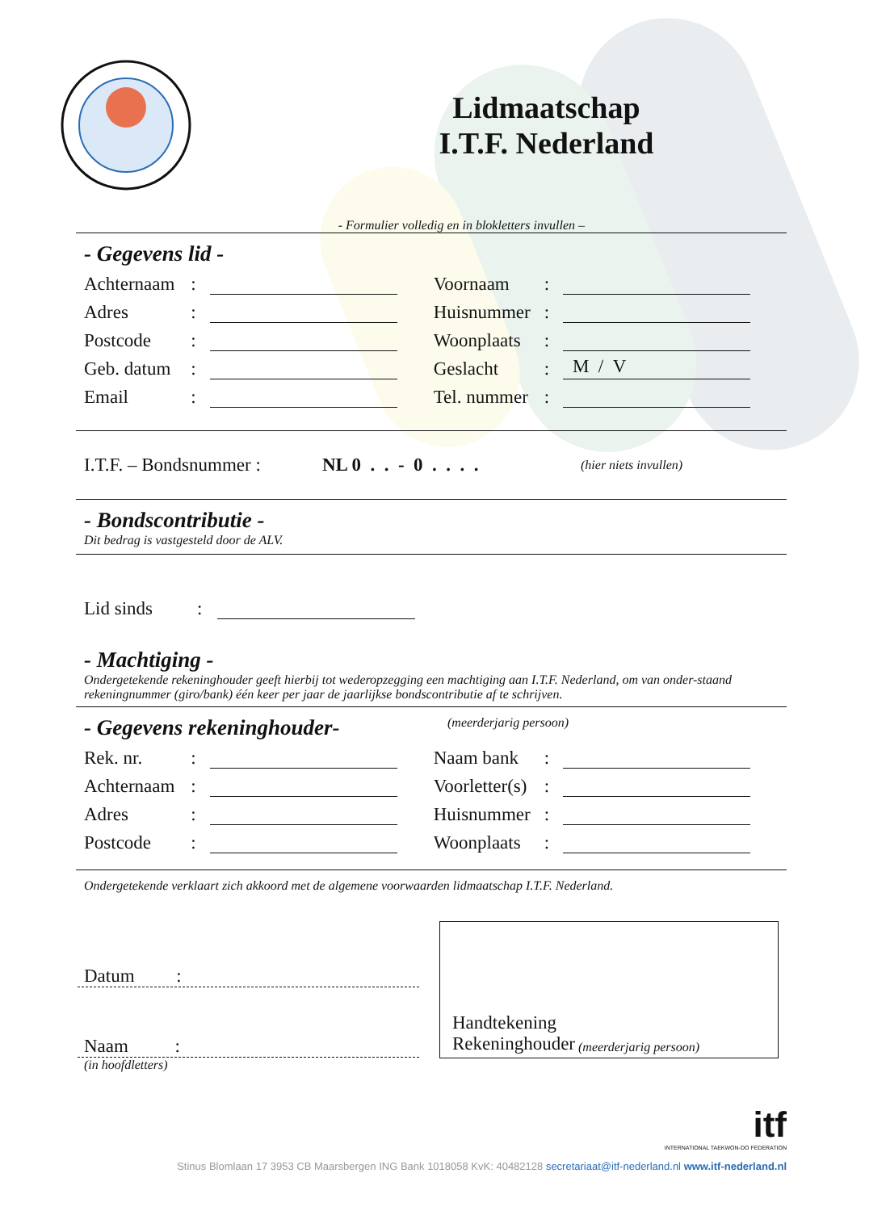Lidmaatschap
I.T.F. Nederland
- Formulier volledig en in blokletters invullen –
- Gegevens lid -
Achternaam: Voornaam:
Adres: Huisnummer:
Postcode: Woonplaats:
Geb. datum: Geslacht: M / V
Email: Tel. nummer:
I.T.F. – Bondsnummer : NL 0 . . - 0 . . . . (hier niets invullen)
- Bondscontributie -
Dit bedrag is vastgesteld door de ALV.
Lid sinds:
- Machtiging -
Ondergetekende rekeninghouder geeft hierbij tot wederopzegging een machtiging aan I.T.F. Nederland, om van onder-staand rekeningnummer (giro/bank) één keer per jaar de jaarlijkse bondscontributie af te schrijven.
- Gegevens rekeninghouder-
(meerderjarig persoon)
Rek. nr.: Naam bank:
Achternaam: Voorletter(s):
Adres: Huisnummer:
Postcode: Woonplaats:
Ondergetekende verklaart zich akkoord met de algemene voorwaarden lidmaatschap I.T.F. Nederland.
Datum :
Naam :
(in hoofdletters)
Handtekening
Rekeninghouder (meerderjarig persoon)
itf
INTERNATIONAL TAEKWON-DO FEDERATION
Stinus Blomlaan 17 3953 CB Maarsbergen ING Bank 1018058 KvK: 40482128 secretariaat@itf-nederland.nl www.itf-nederland.nl